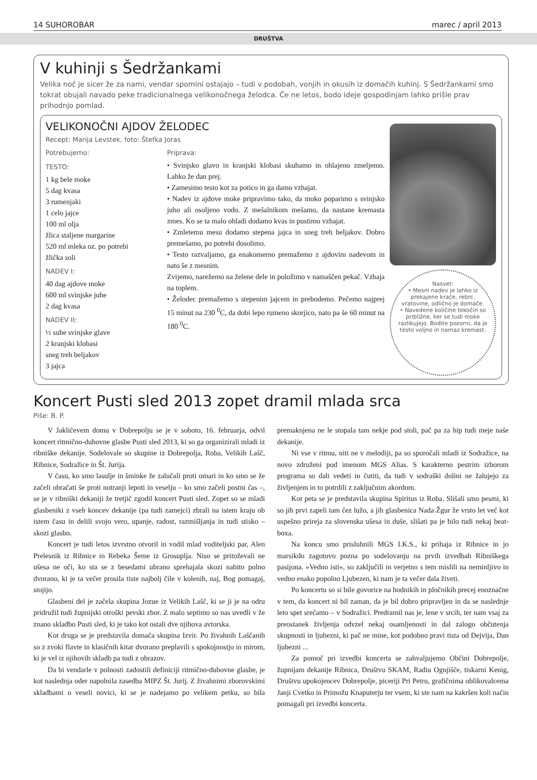14 SUHOROBAR marec / april 2013
DRUŠTVA
V kuhinji s Šedržankami
Velika noč je sicer že za nami, vendar spomini ostajajo – tudi v podobah, vonjih in okusih iz domačih kuhinj. S Šedržankami smo tokrat obujali navado peke tradicionalnega velikonočnega želodca. Če ne letos, bodo ideje gospodinjam lahko prišle prav prihodnjo pomlad.
VELIKONOČNI AJDOV ŽELODEC
Recept: Marija Levstek, foto: Štefka Joras
Potrebujemo:
TESTO:
1 kg bele moke
5 dag kvasa
3 rumenjaki
1 celo jajce
100 ml olja
žlica staljene margarine
520 ml mleka oz. po potrebi
žlička soli
NADEV I:
40 dag ajdove moke
600 ml svinjske juhe
2 dag kvasa
NADEV II:
½ suhe svinjske glave
2 kranjski klobasi
sneg treh beljakov
3 jajca
Priprava:
• Svinjsko glavo in kranjski klobasi skuhamo in ohlajeno zmeljemo. Lahko že dan prej.
• Zamesimo testo kot za potico in ga damo vzhajat.
• Nadev iz ajdove moke pripravimo tako, da moko poparimo s svinjsko juho ali osoljeno vodo. Z mešalnikom mešamo, da nastane kremasta zmes. Ko se ta malo ohladi dodamo kvas in pustimo vzhajat.
• Zmletemu mesu dodamo stepena jajca in sneg treh beljakov. Dobro premešamo, po potrebi dosolimo.
• Testo razvaljamo, ga enakomerno premažemo z ajdovim nadevom in nato še z mesnim.
Zvijemo, narežemo na želene dele in položimo v namaščen pekač. Vzhaja na toplem.
• Želodec premažemo s stepenim jajcem in prebodemo. Pečemo najprej 15 minut na 230 <sup>0</sup>C, da dobi lepo rumeno skorjico, nato pa še 60 minut na 180 <sup>0</sup>C.
Nasvet:
• Mesni nadev je lahko iz prekajene krače, rebrc, vratovine, odlično je domače.
• Navedene količine tekočin so približne, ker se tudi moke razlikujejo. Bodite pozorni, da je testo voljno in namaz kremast.
Koncert Pusti sled 2013 zopet dramil mlada srca
Piše: B. P.
V Jakličevem domu v Dobrepolju se je v soboto, 16. februarja, odvil koncert ritmično-duhovne glasbe Pusti sled 2013, ki so ga organizirali mladi iz ribniške dekanije. Sodelovale so skupine iz Dobrepolja, Roba, Velikih Lašč, Ribnice, Sodražice in Št. Jurija.
V času, ko smo lasulje in šminke že zalučali proti omari in ko smo se že začeli obračati še proti notranji lepoti in veselju – ko smo začeli postni čas –, se je v ribniški dekaniji že tretjič zgodil koncert Pusti sled. Zopet so se mladi glasbeniki z vseh koncev dekanije (pa tudi zamejci) zbrali na istem kraju ob istem času in delili svojo vero, upanje, radost, razmišljanja in tudi stisko – skozi glasbo.
Koncert je tudi letos izvrstno otvoril in vodil mlad voditeljski par, Alen Prelesnik iz Ribnice in Rebeka Šeme iz Grosuplja. Niso se pritoževali ne ušesa ne oči, ko sta se z besedami ubrano sprehajala skozi nabito polno dvorano, ki je ta večer prosila tiste najbolj čile v kolenih, naj, Bog pomagaj, stojijo.
Glasbeni del je začela skupina Jozue iz Velikih Lašč, ki se ji je na odru pridružil tudi župnijski otroški pevski zbor. Z malo septimo so nas uvedli v že znano skladbo Pusti sled, ki je tako kot ostali dve njihova avtorska.
Kot druga se je predstavila domača skupina Izvir. Po živahnih Laščanih so z zvoki flavte in klasičnih kitar dvorano preplavili s spokojnostjo in mirom, ki je vel iz njihovih skladb pa tudi z obrazov.
Da bi vendarle v polnosti zadostili definiciji ritmično-duhovne glasbe, je kot naslednja oder napolnila zasedba MIPZ Št. Jurij. Z živahnimi zborovskimi skladbami o veseli novici, ki se je nadejamo po velikem petku, so bila premaknjena ne le stopala tam nekje pod stoli, pač pa za hip tudi meje naše dekanije.
Ni vse v ritmu, niti ne v melodiji, pa so sporočali mladi iz Sodražice, na novo združeni pod imenom MGS Alias. S karakterno pestrim izborom programa so dali vedeti in čutiti, da tudi v sodraški dolini ne žalujejo za življenjem in to potrdili z zaključnim akordom.
Kot peta se je predstavila skupina Spiritus iz Roba. Slišali smo pesmi, ki so jih prvi zapeli tam čez lužo, a jih glasbenica Nada Žgur že vrsto let več kot uspešno prireja za slovenska ušesa in duše, slišati pa je bilo tudi nekaj beat-boxa.
Na koncu smo prisluhnili MGS I.K.S., ki prihaja iz Ribnice in jo marsikdo zagotovo pozna po sodelovanju na prvih izvedbah Ribniškega pasijona. »Vedno isti«, so zaključili in verjetno s tem mislili na neminljivo in vedno enako popolno Ljubezen, ki nam je ta večer dala živeti.
Po koncertu so si bile govorice na hodnikih in pločnikih precej enoznačne v tem, da koncert ni bil zaman, da je bil dobro pripravljen in da se naslednje leto spet srečamo – v Sodražici. Predramil nas je, lene v srcih, ter nam vsaj za preostanek življenja odvzel nekaj osamljenosti in dal zalogo občutenja skupnosti in ljubezni, ki pač ne mine, kot podobno pravi tista od Dejvija, Dan ljubezni ...
Za pomoč pri izvedbi koncerta se zahvaljujemo Občini Dobrepolje, župnijam dekanije Ribnica, Društvu SKAM, Radiu Ognjišče, tiskarni Kenig, Društvu upokojencev Dobrepolje, piceriji Pri Petru, grafičnima oblikovalcema Janji Cvetko in Primožu Knaputerju ter vsem, ki ste nam na kakršen koli način pomagali pri izvedbi koncerta.